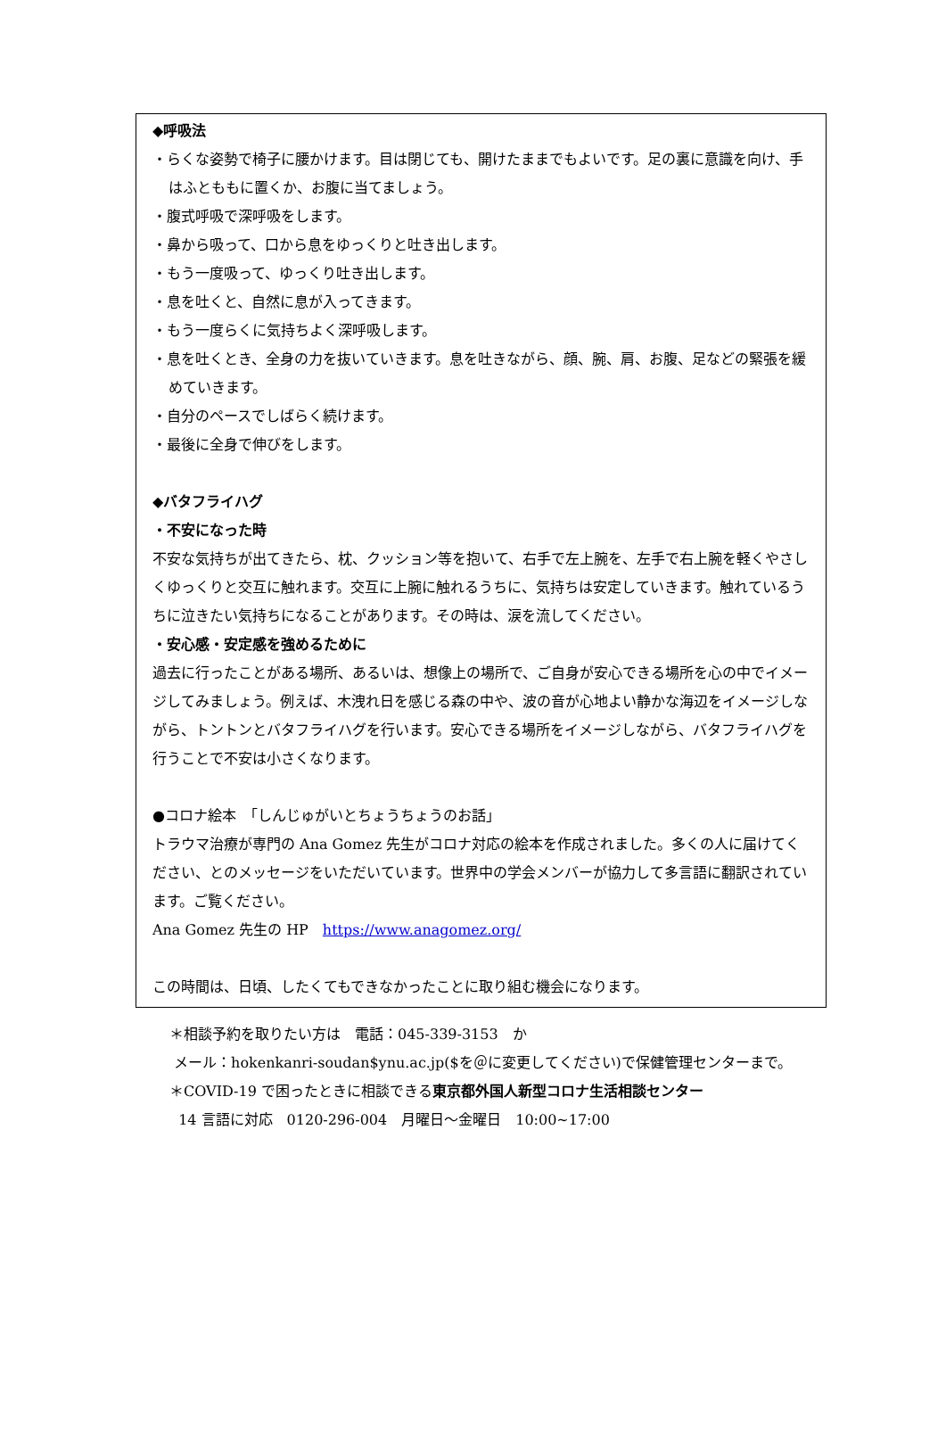◆呼吸法
・らくな姿勢で椅子に腰かけます。目は閉じても、開けたままでもよいです。足の裏に意識を向け、手はふとももに置くか、お腹に当てましょう。
・腹式呼吸で深呼吸をします。
・鼻から吸って、口から息をゆっくりと吐き出します。
・もう一度吸って、ゆっくり吐き出します。
・息を吐くと、自然に息が入ってきます。
・もう一度らくに気持ちよく深呼吸します。
・息を吐くとき、全身の力を抜いていきます。息を吐きながら、顔、腕、肩、お腹、足などの緊張を緩めていきます。
・自分のペースでしばらく続けます。
・最後に全身で伸びをします。
◆バタフライハグ
・不安になった時
不安な気持ちが出てきたら、枕、クッション等を抱いて、右手で左上腕を、左手で右上腕を軽くやさしくゆっくりと交互に触れます。交互に上腕に触れるうちに、気持ちは安定していきます。触れているうちに泣きたい気持ちになることがあります。その時は、涙を流してください。
・安心感・安定感を強めるために
過去に行ったことがある場所、あるいは、想像上の場所で、ご自身が安心できる場所を心の中でイメージしてみましょう。例えば、木洩れ日を感じる森の中や、波の音が心地よい静かな海辺をイメージしながら、トントンとバタフライハグを行います。安心できる場所をイメージしながら、バタフライハグを行うことで不安は小さくなります。
●コロナ絵本　「しんじゅがいとちょうちょうのお話」
トラウマ治療が専門の Ana Gomez 先生がコロナ対応の絵本を作成されました。多くの人に届けてください、とのメッセージをいただいています。世界中の学会メンバーが協力して多言語に翻訳されています。ご覧ください。
Ana Gomez 先生の HP　https://www.anagomez.org/
この時間は、日頃、したくてもできなかったことに取り組む機会になります。
＊相談予約を取りたい方は　電話：045-339-3153　か
メール：hokenkanri-soudan$ynu.ac.jp($を＠に変更してください)で保健管理センターまで。
＊COVID-19 で困ったときに相談できる東京都外国人新型コロナ生活相談センター
14 言語に対応　0120-296-004　月曜日～金曜日　10:00~17:00